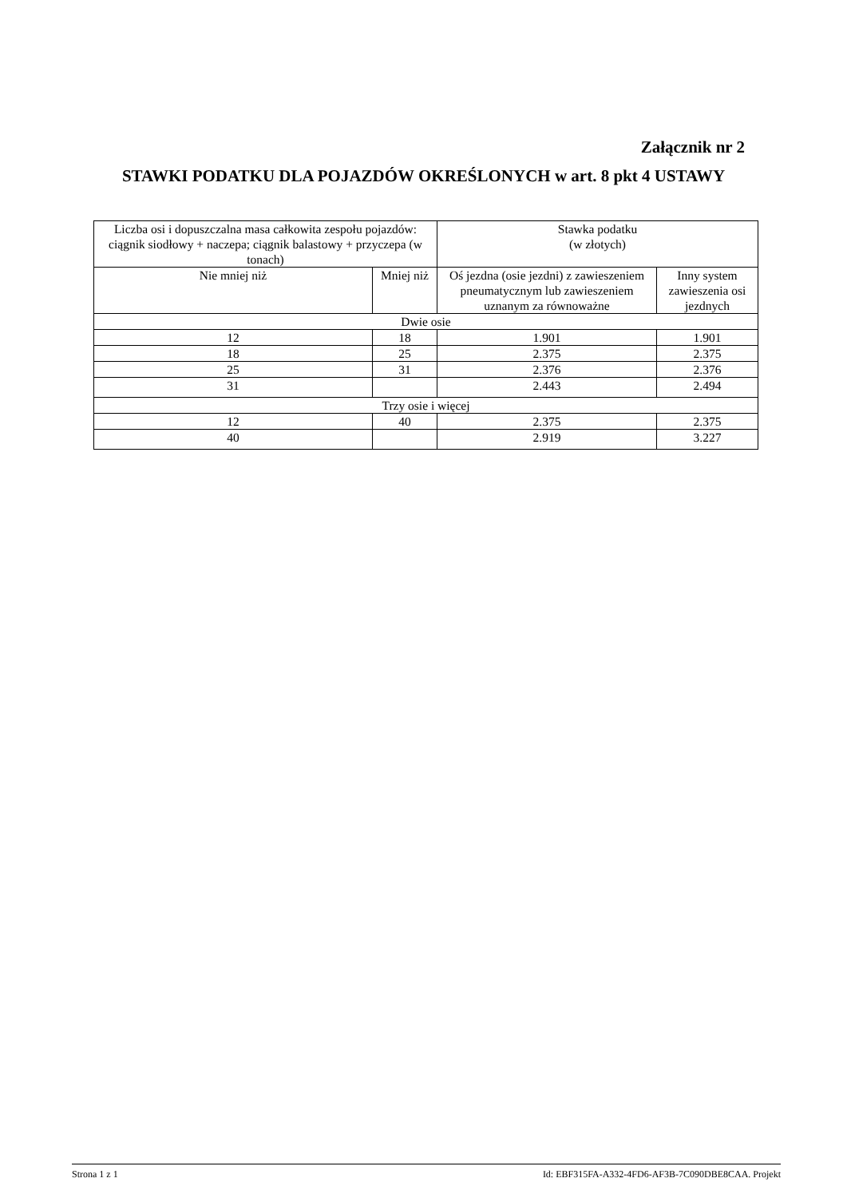Załącznik nr 2
STAWKI PODATKU DLA POJAZDÓW OKREŚLONYCH w art. 8 pkt 4 USTAWY
| Liczba osi i dopuszczalna masa całkowita zespołu pojazdów: ciągnik siodłowy + naczepa; ciągnik balastowy + przyczepa (w tonach) | | Stawka podatku (w złotych) | |
| --- | --- | --- | --- |
| Nie mniej niż | Mniej niż | Oś jezdna (osie jezdni) z zawieszeniem pneumatycznym lub zawieszeniem uznanym za równoważne | Inny system zawieszenia osi jezdnych |
| Dwie osie | | | |
| 12 | 18 | 1.901 | 1.901 |
| 18 | 25 | 2.375 | 2.375 |
| 25 | 31 | 2.376 | 2.376 |
| 31 | | 2.443 | 2.494 |
| Trzy osie i więcej | | | |
| 12 | 40 | 2.375 | 2.375 |
| 40 | | 2.919 | 3.227 |
Strona 1 z 1 Id: EBF315FA-A332-4FD6-AF3B-7C090DBE8CAA. Projekt